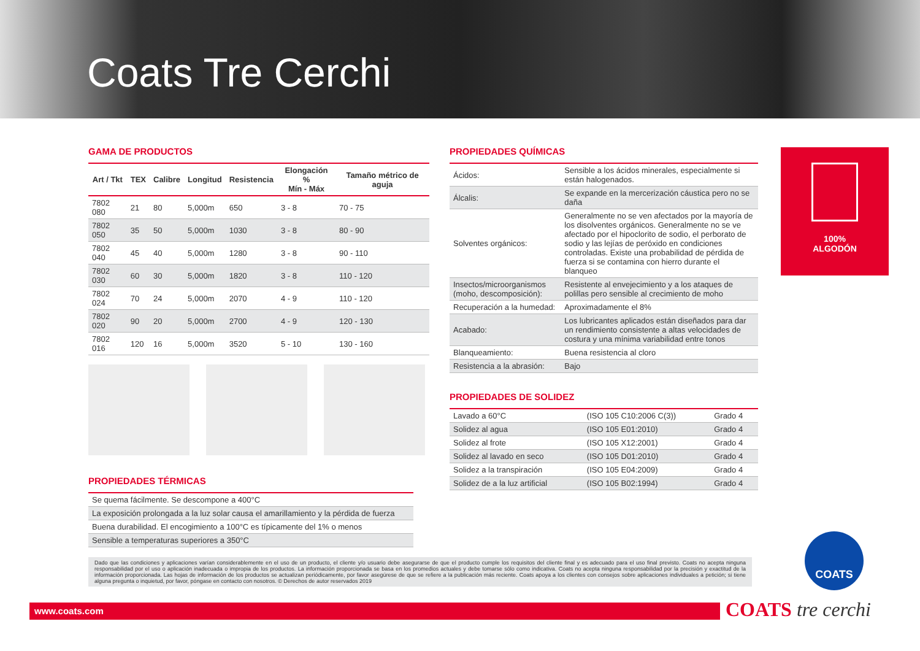Coats Tre Cerchi
GAMA DE PRODUCTOS
| Art / Tkt | TEX | Calibre | Longitud | Resistencia | Elongación % Mín - Máx | Tamaño métrico de aguja |
| --- | --- | --- | --- | --- | --- | --- |
| 7802 080 | 21 | 80 | 5,000m | 650 | 3 - 8 | 70 - 75 |
| 7802 050 | 35 | 50 | 5,000m | 1030 | 3 - 8 | 80 - 90 |
| 7802 040 | 45 | 40 | 5,000m | 1280 | 3 - 8 | 90 - 110 |
| 7802 030 | 60 | 30 | 5,000m | 1820 | 3 - 8 | 110 - 120 |
| 7802 024 | 70 | 24 | 5,000m | 2070 | 4 - 9 | 110 - 120 |
| 7802 020 | 90 | 20 | 5,000m | 2700 | 4 - 9 | 120 - 130 |
| 7802 016 | 120 | 16 | 5,000m | 3520 | 5 - 10 | 130 - 160 |
PROPIEDADES TÉRMICAS
| Se quema fácilmente. Se descompone a 400°C |
| La exposición prolongada a la luz solar causa el amarillamiento y la pérdida de fuerza |
| Buena durabilidad. El encogimiento a 100°C es típicamente del 1% o menos |
| Sensible a temperaturas superiores a 350°C |
PROPIEDADES QUÍMICAS
| Ácidos: | Sensible a los ácidos minerales, especialmente si están halogenados. |
| Álcalis: | Se expande en la mercerización cáustica pero no se daña |
| Solventes orgánicos: | Generalmente no se ven afectados por la mayoría de los disolventes orgánicos. Generalmente no se ve afectado por el hipoclorito de sodio, el perborato de sodio y las lejías de peróxido en condiciones controladas. Existe una probabilidad de pérdida de fuerza si se contamina con hierro durante el blanqueo |
| Insectos/microorganismos (moho, descomposición): | Resistente al envejecimiento y a los ataques de polillas pero sensible al crecimiento de moho |
| Recuperación a la humedad: | Aproximadamente el 8% |
| Acabado: | Los lubricantes aplicados están diseñados para dar un rendimiento consistente a altas velocidades de costura y una mínima variabilidad entre tonos |
| Blanqueamiento: | Buena resistencia al cloro |
| Resistencia a la abrasión: | Bajo |
PROPIEDADES DE SOLIDEZ
| Lavado a 60°C | (ISO 105 C10:2006 C(3)) | Grado 4 |
| Solidez al agua | (ISO 105 E01:2010) | Grado 4 |
| Solidez al frote | (ISO 105 X12:2001) | Grado 4 |
| Solidez al lavado en seco | (ISO 105 D01:2010) | Grado 4 |
| Solidez a la transpiración | (ISO 105 E04:2009) | Grado 4 |
| Solidez de a la luz artificial | (ISO 105 B02:1994) | Grado 4 |
100%
ALGODÓN
COATS
Dado que las condiciones y aplicaciones varían considerablemente en el uso de un producto, el cliente y/o usuario debe asegurarse de que el producto cumple los requisitos del cliente final y es adecuado para el uso final previsto. Coats no acepta ninguna responsabilidad por el uso o aplicación inadecuada o impropia de los productos. La información proporcionada se basa en los promedios actuales y debe tomarse sólo como indicativa. Coats no acepta ninguna responsabilidad por la precisión y exactitud de la información proporcionada. Las hojas de información de los productos se actualizan periódicamente, por favor asegúrese de que se refiere a la publicación más reciente. Coats apoya a los clientes con consejos sobre aplicaciones individuales a petición; si tiene alguna pregunta o inquietud, por favor, póngase en contacto con nosotros. © Derechos de autor reservados 2019
www.coats.com COATS tre cerchi